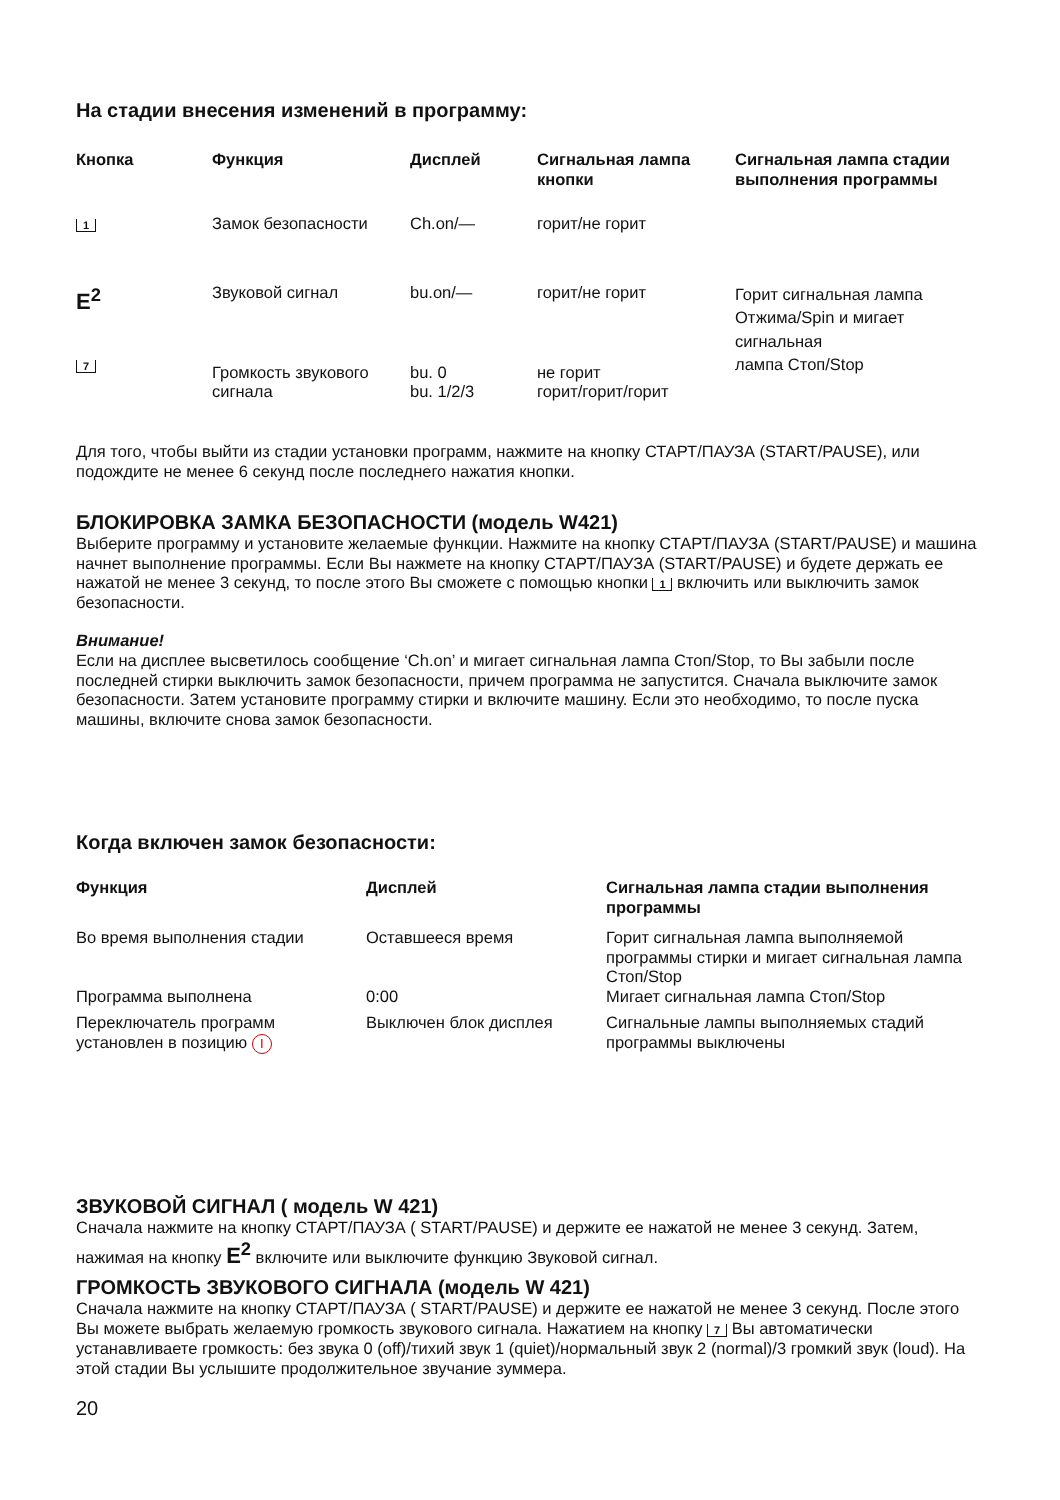На стадии внесения изменений в программу:
| Кнопка | Функция | Дисплей | Сигнальная лампа кнопки | Сигнальная лампа стадии выполнения программы |
| --- | --- | --- | --- | --- |
| 1 | Замок безопасности | Ch.on/— | горит/не горит | |
| E<sup>2</sup> 7 | Звуковой сигнал Громкость звукового сигнала | bu.on/— bu. 0 bu. 1/2/3 | горит/не горит не горит горит/горит/горит | Горит сигнальная лампа Отжима/Spin и мигает сигнальная лампа Стоп/Stop |
Для того, чтобы выйти из стадии установки программ, нажмите на кнопку СТАРТ/ПАУЗА (START/PAUSE), или подождите не менее 6 секунд после последнего нажатия кнопки.
БЛОКИРОВКА ЗАМКА БЕЗОПАСНОСТИ (модель W421)
Выберите программу и установите желаемые функции. Нажмите на кнопку СТАРТ/ПАУЗА (START/PAUSE) и машина начнет выполнение программы. Если Вы нажмете на кнопку СТАРТ/ПАУЗА (START/PAUSE) и будете держать ее нажатой не менее 3 секунд, то после этого Вы сможете с помощью кнопки 1 включить или выключить замок безопасности.
Внимание!
Если на дисплее высветилось сообщение ‘Ch.on’ и мигает сигнальная лампа Стоп/Stop, то Вы забыли после последней стирки выключить замок безопасности, причем программа не запустится. Сначала выключите замок безопасности. Затем установите программу стирки и включите машину. Если это необходимо, то после пуска машины, включите снова замок безопасности.
Когда включен замок безопасности:
| Функция | Дисплей | Сигнальная лампа стадии выполнения программы |
| --- | --- | --- |
| Во время выполнения стадии | Оставшееся время | Горит сигнальная лампа выполняемой программы стирки и мигает сигнальная лампа Стоп/Stop |
| Программа выполнена | 0:00 | Мигает сигнальная лампа Стоп/Stop |
| Переключатель программ установлен в позицию I | Выключен блок дисплея | Сигнальные лампы выполняемых стадий программы выключены |
ЗВУКОВОЙ СИГНАЛ ( модель W 421)
Сначала нажмите на кнопку СТАРТ/ПАУЗА ( START/PAUSE) и держите ее нажатой не менее 3 секунд. Затем, нажимая на кнопку E<sup>2</sup> включите или выключите функцию Звуковой сигнал.
ГРОМКОСТЬ ЗВУКОВОГО СИГНАЛА (модель W 421)
Сначала нажмите на кнопку СТАРТ/ПАУЗА ( START/PAUSE) и держите ее нажатой не менее 3 секунд. После этого Вы можете выбрать желаемую громкость звукового сигнала. Нажатием на кнопку 7 Вы автоматически устанавливаете громкость: без звука 0 (off)/тихий звук 1 (quiet)/нормальный звук 2 (normal)/3 громкий звук (loud). На этой стадии Вы услышите продолжительное звучание зуммера.
20